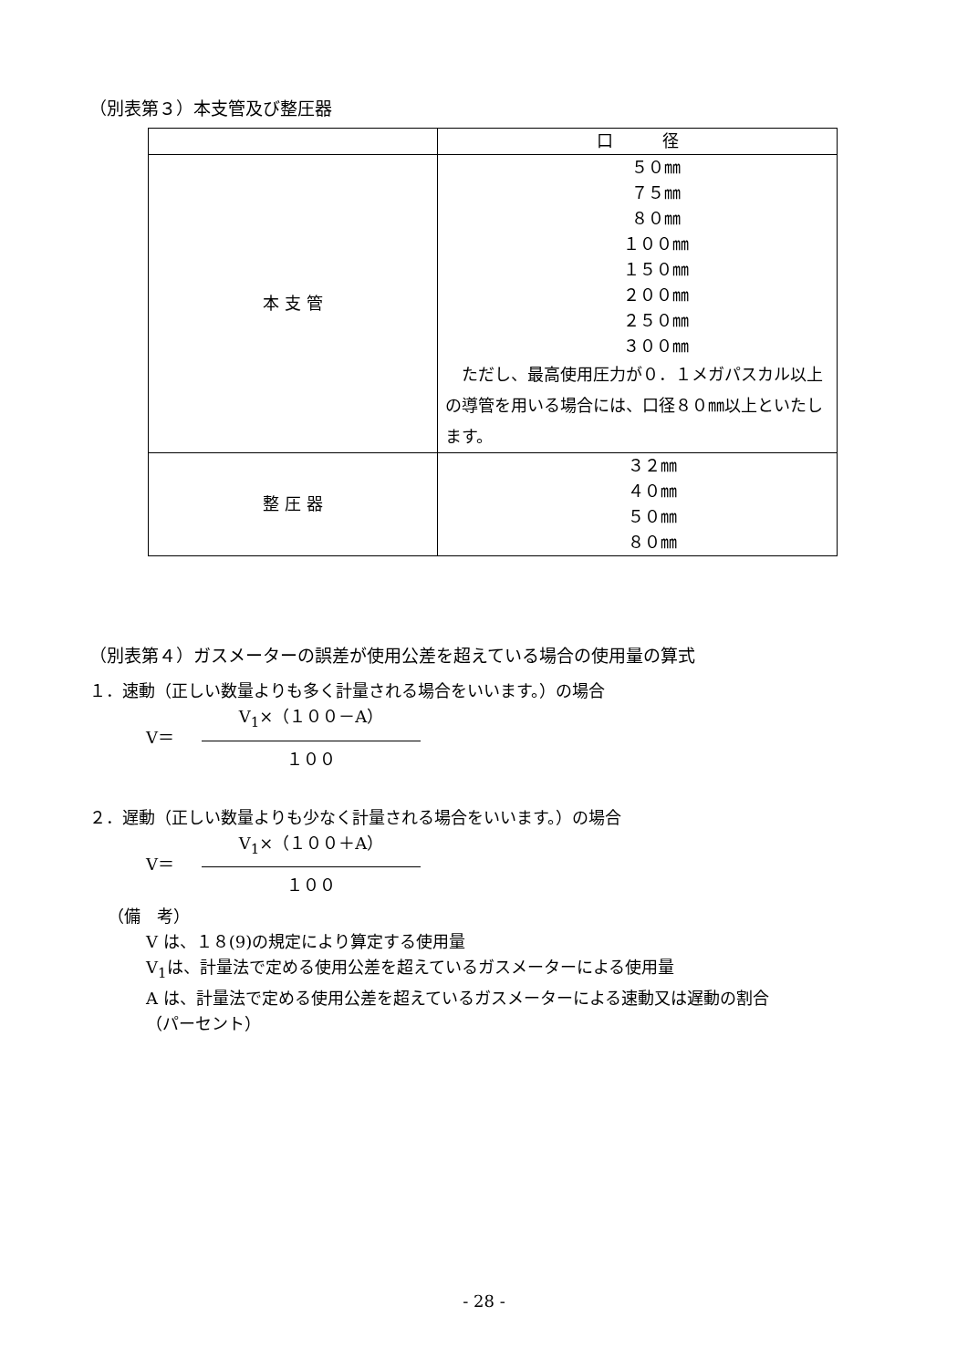（別表第３）本支管及び整圧器
| | 口 径 |
| --- | --- |
| 本 支 管 | ５０㎜ ７５㎜ ８０㎜ １００㎜ １５０㎜ ２００㎜ ２５０㎜ ３００㎜ ただし、最高使用圧力が０．１メガパスカル以上の導管を用いる場合には、口径８０㎜以上といたします。 |
| 整 圧 器 | ３２㎜ ４０㎜ ５０㎜ ８０㎜ |
（別表第４）ガスメーターの誤差が使用公差を超えている場合の使用量の算式
１．速動（正しい数量よりも多く計量される場合をいいます。）の場合
V＝
V<sub>1</sub>×（１００－A）
１００
２．遅動（正しい数量よりも少なく計量される場合をいいます。）の場合
V＝
V<sub>1</sub>×（１００＋A）
１００
（備　考）
V は、１８(9)の規定により算定する使用量
V<sub>1</sub>は、計量法で定める使用公差を超えているガスメーターによる使用量
A は、計量法で定める使用公差を超えているガスメーターによる速動又は遅動の割合
（パーセント）
- 28 -